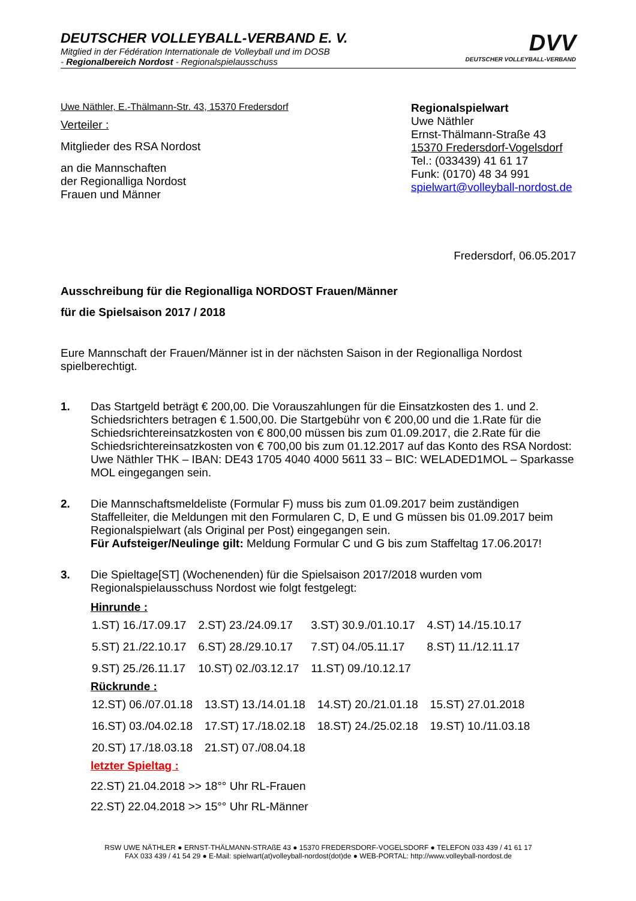DEUTSCHER VOLLEYBALL-VERBAND E. V.
Mitglied in der Fédération Internationale de Volleyball und im DOSB
- Regionalbereich Nordost - Regionalspielausschuss
DVV
DEUTSCHER VOLLEYBALL-VERBAND
Uwe Näthler, E.-Thälmann-Str. 43, 15370 Fredersdorf
Verteiler :
Mitglieder des RSA Nordost
an die Mannschaften
der Regionalliga Nordost
Frauen und Männer
Regionalspielwart
Uwe Näthler
Ernst-Thälmann-Straße 43
15370 Fredersdorf-Vogelsdorf
Tel.: (033439) 41 61 17
Funk: (0170) 48 34 991
spielwart@volleyball-nordost.de
Fredersdorf, 06.05.2017
Ausschreibung für die Regionalliga NORDOST Frauen/Männer
für die Spielsaison 2017 / 2018
Eure Mannschaft der Frauen/Männer ist in der nächsten Saison in der Regionalliga Nordost spielberechtigt.
1. Das Startgeld beträgt € 200,00. Die Vorauszahlungen für die Einsatzkosten des 1. und 2. Schiedsrichters betragen € 1.500,00. Die Startgebühr von € 200,00 und die 1.Rate für die Schiedsrichtereinsatzkosten von € 800,00 müssen bis zum 01.09.2017, die 2.Rate für die Schiedsrichtereinsatzkosten von € 700,00 bis zum 01.12.2017 auf das Konto des RSA Nordost: Uwe Näthler THK – IBAN: DE43 1705 4040 4000 5611 33 – BIC: WELADED1MOL – Sparkasse MOL eingegangen sein.
2. Die Mannschaftsmeldeliste (Formular F) muss bis zum 01.09.2017 beim zuständigen Staffelleiter, die Meldungen mit den Formularen C, D, E und G müssen bis 01.09.2017 beim Regionalspielwart (als Original per Post) eingegangen sein.
Für Aufsteiger/Neulinge gilt: Meldung Formular C und G bis zum Staffeltag 17.06.2017!
3. Die Spieltage[ST] (Wochenenden) für die Spielsaison 2017/2018 wurden vom Regionalspielausschuss Nordost wie folgt festgelegt:
Hinrunde :
| 1.ST) 16./17.09.17 | 2.ST) 23./24.09.17 | 3.ST) 30.9./01.10.17 | 4.ST) 14./15.10.17 |
| 5.ST) 21./22.10.17 | 6.ST) 28./29.10.17 | 7.ST) 04./05.11.17 | 8.ST) 11./12.11.17 |
| 9.ST) 25./26.11.17 | 10.ST) 02./03.12.17 | 11.ST) 09./10.12.17 | |
Rückrunde :
| 12.ST) 06./07.01.18 | 13.ST) 13./14.01.18 | 14.ST) 20./21.01.18 | 15.ST) 27.01.2018 |
| 16.ST) 03./04.02.18 | 17.ST) 17./18.02.18 | 18.ST) 24./25.02.18 | 19.ST) 10./11.03.18 |
| 20.ST) 17./18.03.18 | 21.ST) 07./08.04.18 | | |
letzter Spieltag :
22.ST) 21.04.2018 >> 18°° Uhr RL-Frauen
22.ST) 22.04.2018 >> 15°° Uhr RL-Männer
RSW UWE NÄTHLER ● ERNST-THÄLMANN-STRAßE 43 ● 15370 FREDERSDORF-VOGELSDORF ● TELEFON 033 439 / 41 61 17
FAX 033 439 / 41 54 29 ● E-Mail: spielwart(at)volleyball-nordost(dot)de ● WEB-PORTAL: http://www.volleyball-nordost.de